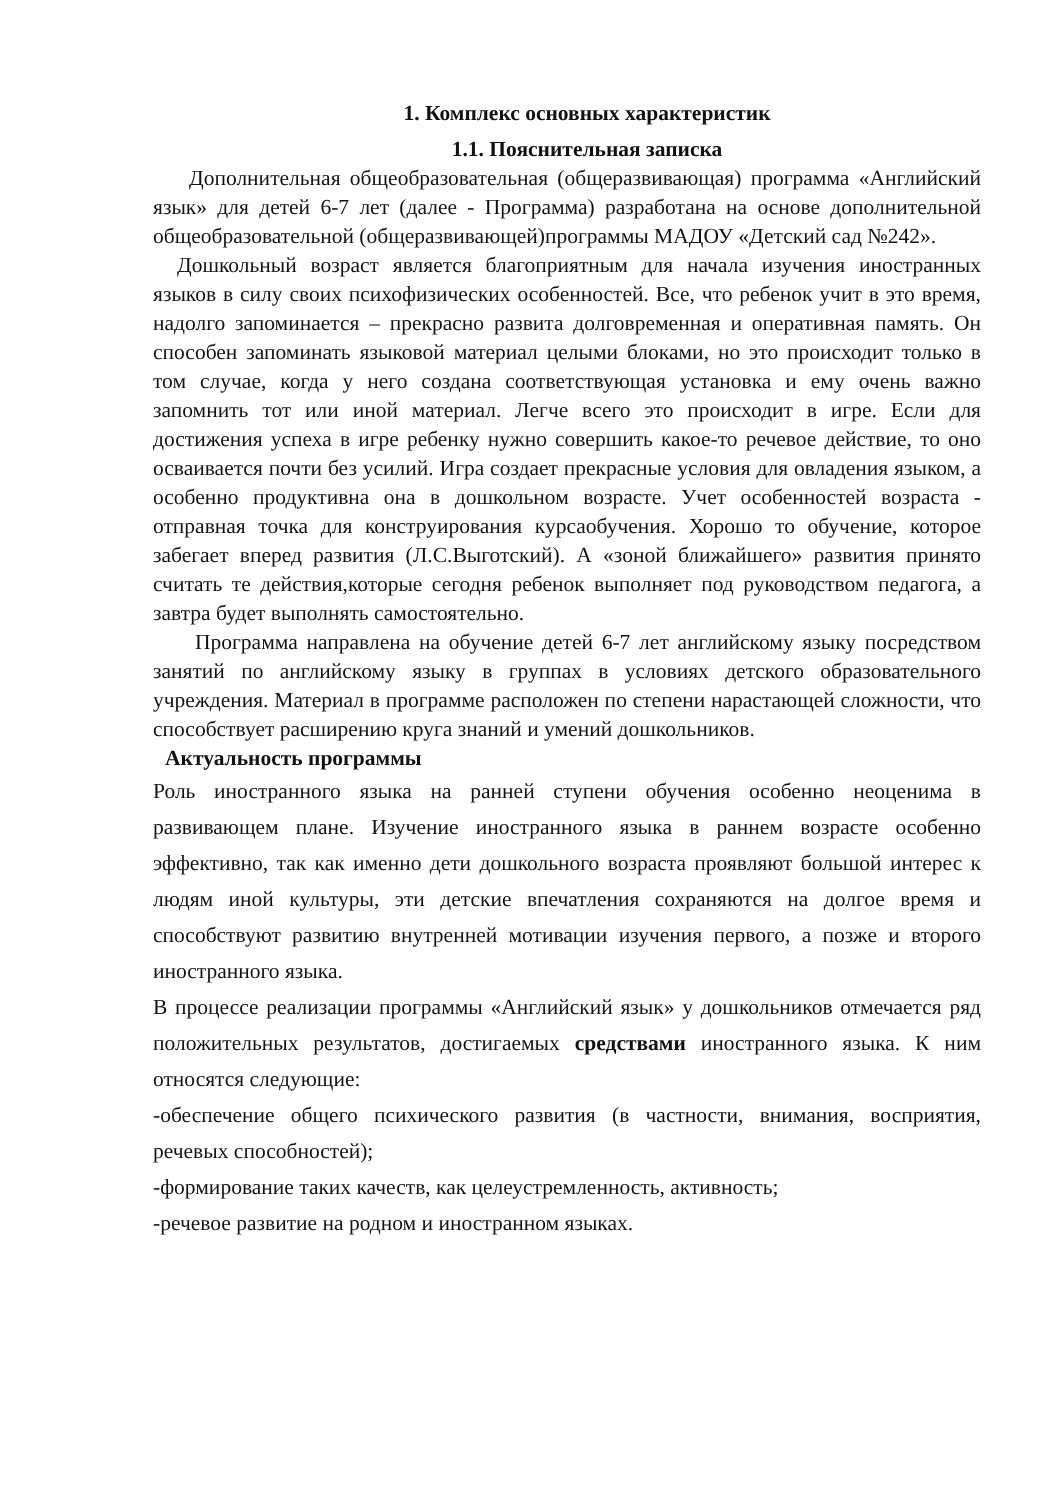1. Комплекс основных характеристик
1.1. Пояснительная записка
Дополнительная общеобразовательная (общеразвивающая) программа «Английский язык» для детей 6-7 лет (далее - Программа) разработана на основе дополнительной общеобразовательной (общеразвивающей)программы МАДОУ «Детский сад №242».
Дошкольный возраст является благоприятным для начала изучения иностранных языков в силу своих психофизических особенностей. Все, что ребенок учит в это время, надолго запоминается – прекрасно развита долговременная и оперативная память. Он способен запоминать языковой материал целыми блоками, но это происходит только в том случае, когда у него создана соответствующая установка и ему очень важно запомнить тот или иной материал. Легче всего это происходит в игре. Если для достижения успеха в игре ребенку нужно совершить какое-то речевое действие, то оно осваивается почти без усилий. Игра создает прекрасные условия для овладения языком, а особенно продуктивна она в дошкольном возрасте. Учет особенностей возраста - отправная точка для конструирования курсаобучения. Хорошо то обучение, которое забегает вперед развития (Л.С.Выготский). А «зоной ближайшего» развития принято считать те действия,которые сегодня ребенок выполняет под руководством педагога, а завтра будет выполнять самостоятельно.
Программа направлена на обучение детей 6-7 лет английскому языку посредством занятий по английскому языку в группах в условиях детского образовательного учреждения. Материал в программе расположен по степени нарастающей сложности, что способствует расширению круга знаний и умений дошкольников.
Актуальность программы
Роль иностранного языка на ранней ступени обучения особенно неоценима в развивающем плане. Изучение иностранного языка в раннем возрасте особенно эффективно, так как именно дети дошкольного возраста проявляют большой интерес к людям иной культуры, эти детские впечатления сохраняются на долгое время и способствуют развитию внутренней мотивации изучения первого, а позже и второго иностранного языка.
В процессе реализации программы «Английский язык» у дошкольников отмечается ряд положительных результатов, достигаемых средствами иностранного языка. К ним относятся следующие:
-обеспечение общего психического развития (в частности, внимания, восприятия, речевых способностей);
-формирование таких качеств, как целеустремленность, активность;
-речевое развитие на родном и иностранном языках.